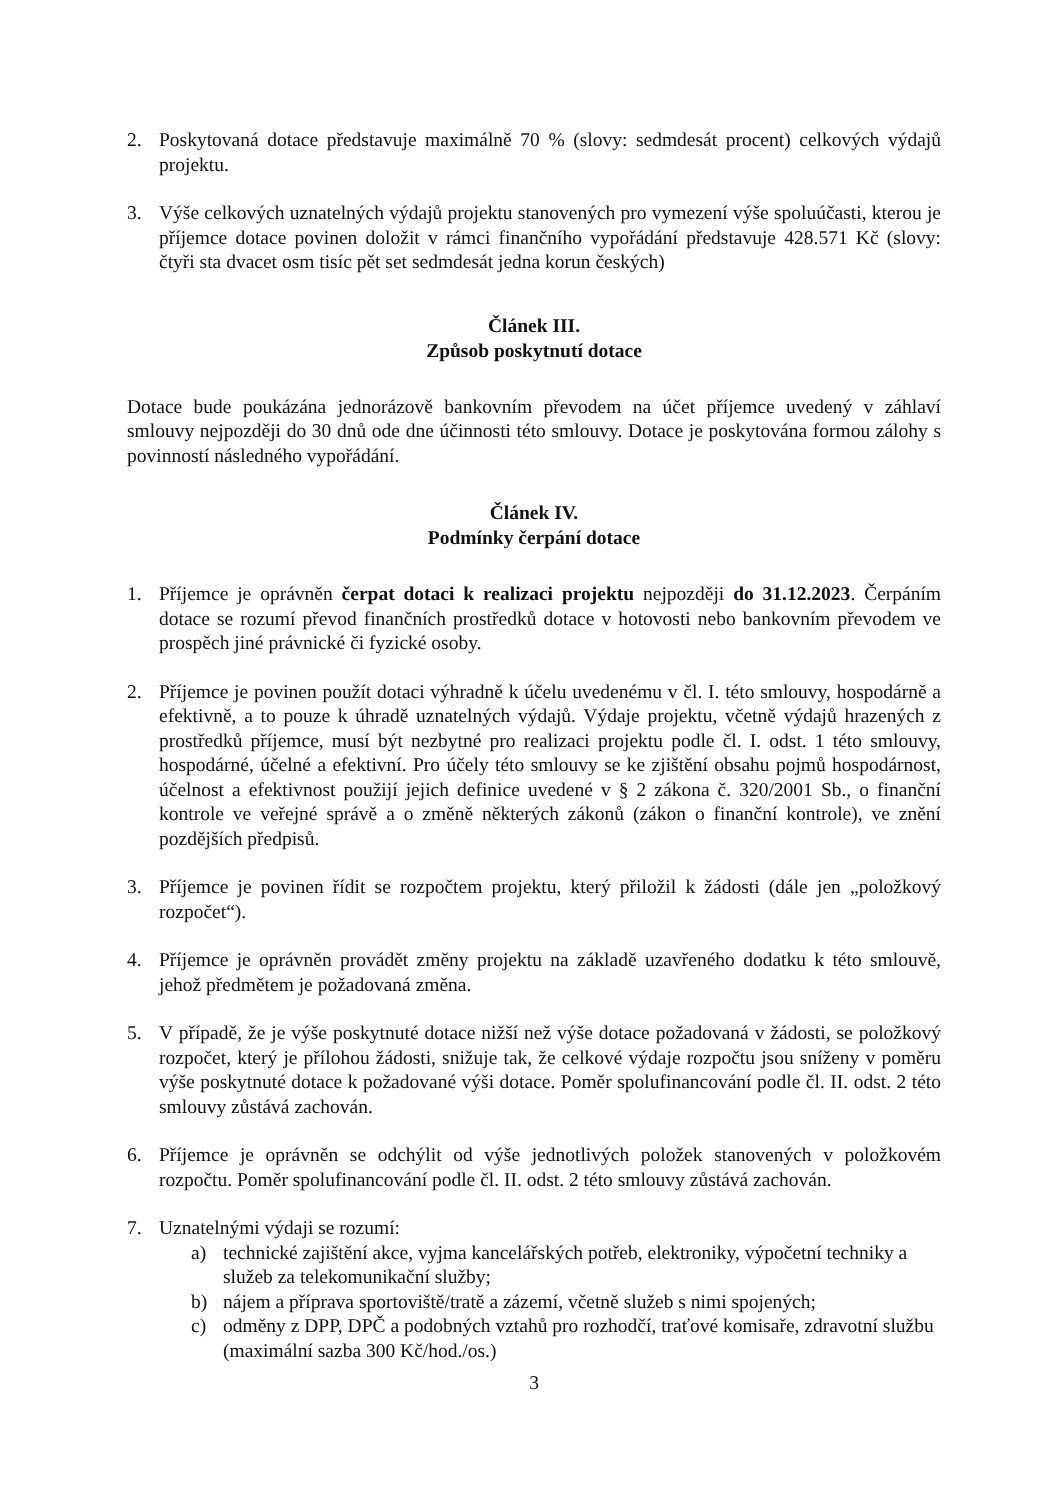2. Poskytovaná dotace představuje maximálně 70 % (slovy: sedmdesát procent) celkových výdajů projektu.
3. Výše celkových uznatelných výdajů projektu stanovených pro vymezení výše spoluúčasti, kterou je příjemce dotace povinen doložit v rámci finančního vypořádání představuje 428.571 Kč (slovy: čtyři sta dvacet osm tisíc pět set sedmdesát jedna korun českých)
Článek III.
Způsob poskytnutí dotace
Dotace bude poukázána jednorázově bankovním převodem na účet příjemce uvedený v záhlaví smlouvy nejpozději do 30 dnů ode dne účinnosti této smlouvy. Dotace je poskytována formou zálohy s povinností následného vypořádání.
Článek IV.
Podmínky čerpání dotace
1. Příjemce je oprávněn čerpat dotaci k realizaci projektu nejpozději do 31.12.2023. Čerpáním dotace se rozumí převod finančních prostředků dotace v hotovosti nebo bankovním převodem ve prospěch jiné právnické či fyzické osoby.
2. Příjemce je povinen použít dotaci výhradně k účelu uvedenému v čl. I. této smlouvy, hospodárně a efektivně, a to pouze k úhradě uznatelných výdajů. Výdaje projektu, včetně výdajů hrazených z prostředků příjemce, musí být nezbytné pro realizaci projektu podle čl. I. odst. 1 této smlouvy, hospodárné, účelné a efektivní. Pro účely této smlouvy se ke zjištění obsahu pojmů hospodárnost, účelnost a efektivnost použijí jejich definice uvedené v § 2 zákona č. 320/2001 Sb., o finanční kontrole ve veřejné správě a o změně některých zákonů (zákon o finanční kontrole), ve znění pozdějších předpisů.
3. Příjemce je povinen řídit se rozpočtem projektu, který přiložil k žádosti (dále jen „položkový rozpočet“).
4. Příjemce je oprávněn provádět změny projektu na základě uzavřeného dodatku k této smlouvě, jehož předmětem je požadovaná změna.
5. V případě, že je výše poskytnuté dotace nižší než výše dotace požadovaná v žádosti, se položkový rozpočet, který je přílohou žádosti, snižuje tak, že celkové výdaje rozpočtu jsou sníženy v poměru výše poskytnuté dotace k požadované výši dotace. Poměr spolufinancování podle čl. II. odst. 2 této smlouvy zůstává zachován.
6. Příjemce je oprávněn se odchýlit od výše jednotlivých položek stanovených v položkovém rozpočtu. Poměr spolufinancování podle čl. II. odst. 2 této smlouvy zůstává zachován.
7. Uznatelnými výdaji se rozumí:
a) technické zajištění akce, vyjma kancelářských potřeb, elektroniky, výpočetní techniky a služeb za telekomunikační služby;
b) nájem a příprava sportoviště/tratě a zázemí, včetně služeb s nimi spojených;
c) odměny z DPP, DPČ a podobných vztahů pro rozhodčí, traťové komisaře, zdravotní službu (maximální sazba 300 Kč/hod./os.)
3